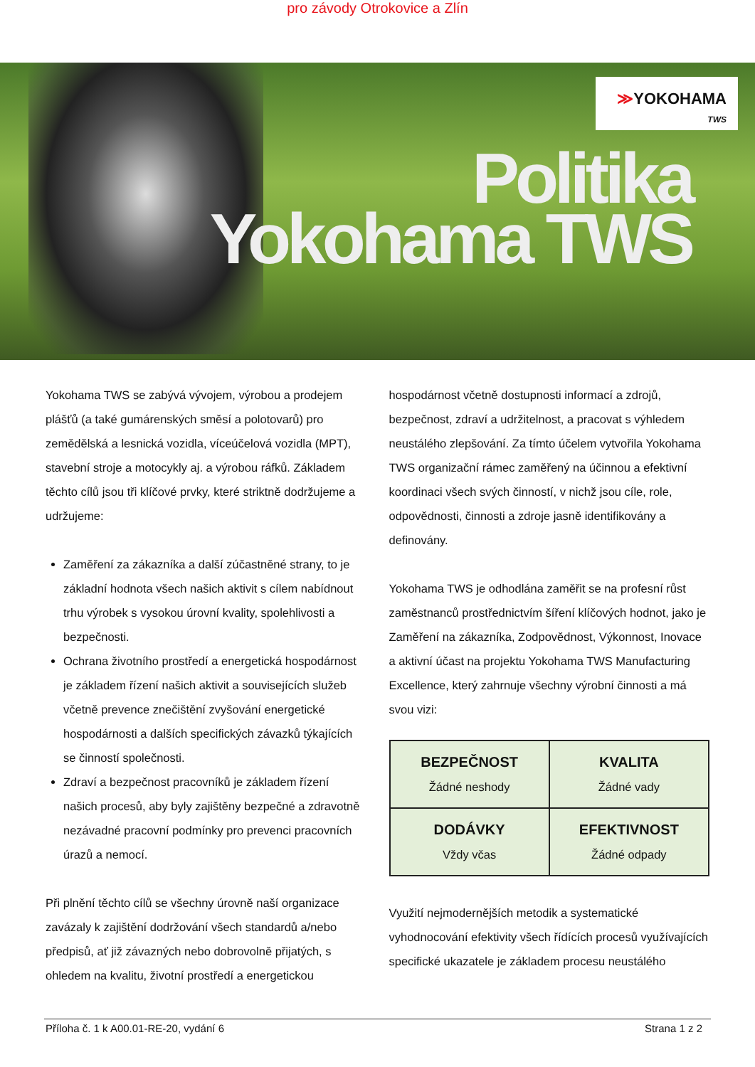pro závody Otrokovice a Zlín
≫YOKOHAMA
TWS
Politika
Yokohama TWS
Yokohama TWS se zabývá vývojem, výrobou a prodejem plášťů (a také gumárenských směsí a polotovarů) pro zemědělská a lesnická vozidla, víceúčelová vozidla (MPT), stavební stroje a motocykly aj. a výrobou ráfků. Základem těchto cílů jsou tři klíčové prvky, které striktně dodržujeme a udržujeme:
Zaměření za zákazníka a další zúčastněné strany, to je základní hodnota všech našich aktivit s cílem nabídnout trhu výrobek s vysokou úrovní kvality, spolehlivosti a bezpečnosti.
Ochrana životního prostředí a energetická hospodárnost je základem řízení našich aktivit a souvisejících služeb včetně prevence znečištění zvyšování energetické hospodárnosti a dalších specifických závazků týkajících se činností společnosti.
Zdraví a bezpečnost pracovníků je základem řízení našich procesů, aby byly zajištěny bezpečné a zdravotně nezávadné pracovní podmínky pro prevenci pracovních úrazů a nemocí.
Při plnění těchto cílů se všechny úrovně naší organizace zavázaly k zajištění dodržování všech standardů a/nebo předpisů, ať již závazných nebo dobrovolně přijatých, s ohledem na kvalitu, životní prostředí a energetickou
hospodárnost včetně dostupnosti informací a zdrojů, bezpečnost, zdraví a udržitelnost, a pracovat s výhledem neustálého zlepšování. Za tímto účelem vytvořila Yokohama TWS organizační rámec zaměřený na účinnou a efektivní koordinaci všech svých činností, v nichž jsou cíle, role, odpovědnosti, činnosti a zdroje jasně identifikovány a definovány.
Yokohama TWS je odhodlána zaměřit se na profesní růst zaměstnanců prostřednictvím šíření klíčových hodnot, jako je Zaměření na zákazníka, Zodpovědnost, Výkonnost, Inovace a aktivní účast na projektu Yokohama TWS Manufacturing Excellence, který zahrnuje všechny výrobní činnosti a má svou vizi:
| BEZPEČNOST Žádné neshody | KVALITA Žádné vady |
| DODÁVKY Vždy včas | EFEKTIVNOST Žádné odpady |
Využití nejmodernějších metodik a systematické vyhodnocování efektivity všech řídících procesů využívajících specifické ukazatele je základem procesu neustálého
Příloha č. 1 k A00.01-RE-20, vydání 6 Strana 1 z 2